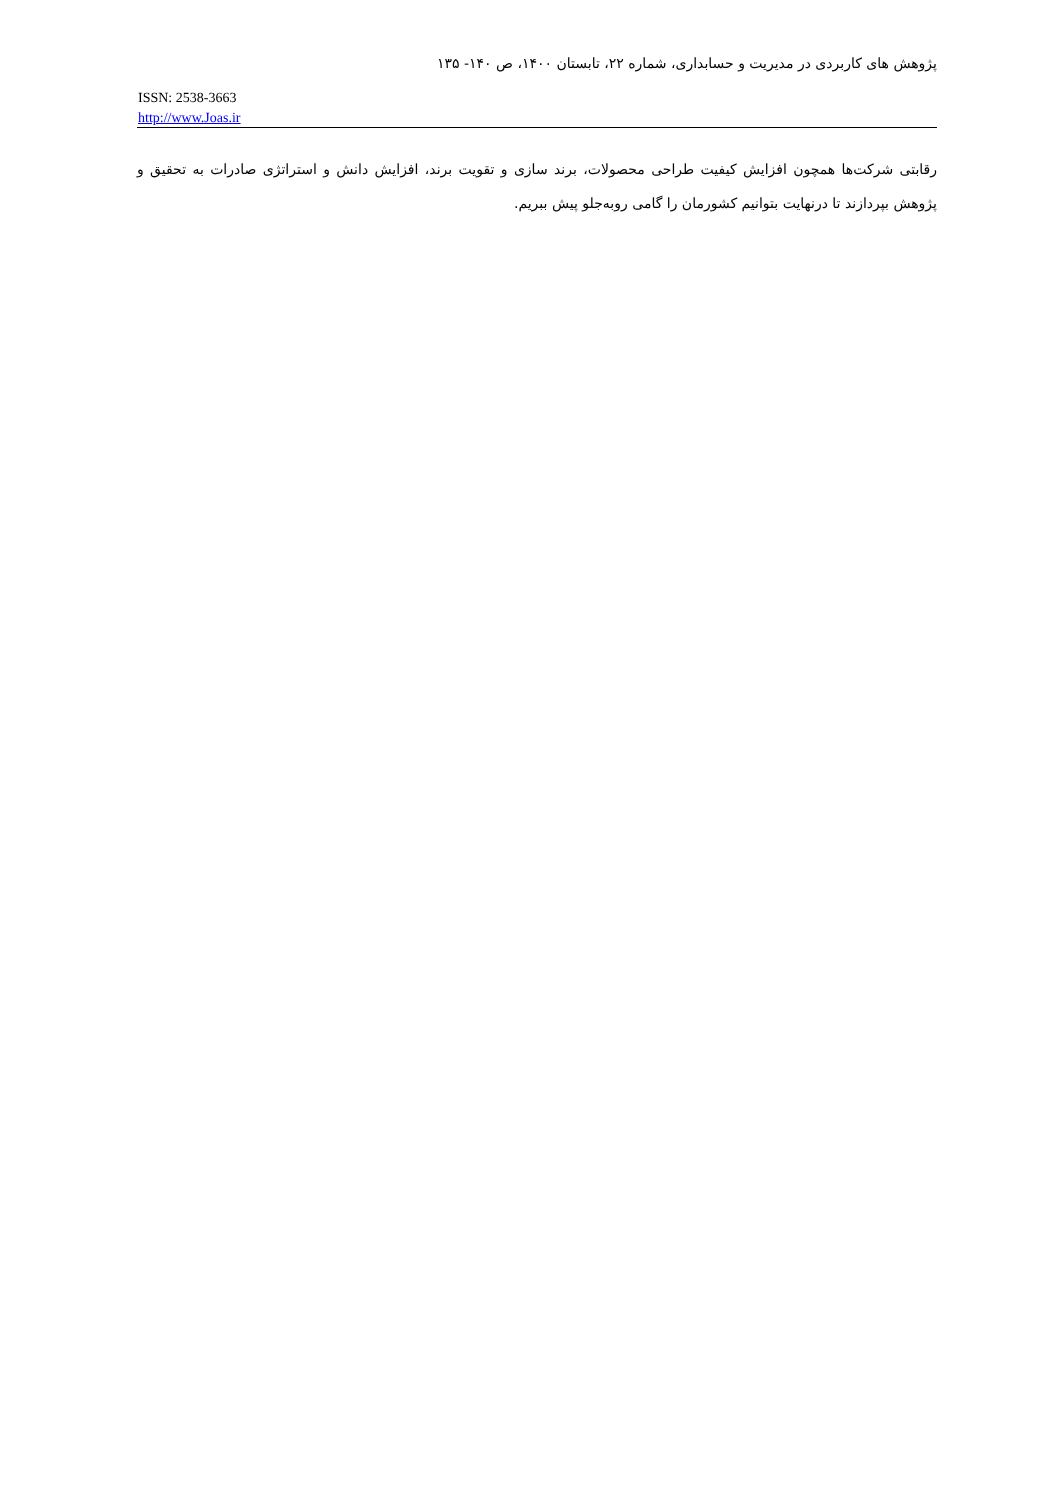پژوهش های کاربردی در مدیریت و حسابداری، شماره ۲۲، تابستان ۱۴۰۰، ص ۱۴۰- ۱۳۵
ISSN: 2538-3663
http://www.Joas.ir
رقابتی شرکت‌ها همچون افزایش کیفیت طراحی محصولات، برند سازی و تقویت برند، افزایش دانش و استراتژی صادرات به تحقیق و پژوهش بپردازند تا درنهایت بتوانیم کشورمان را گامی روبه‌جلو پیش ببریم.